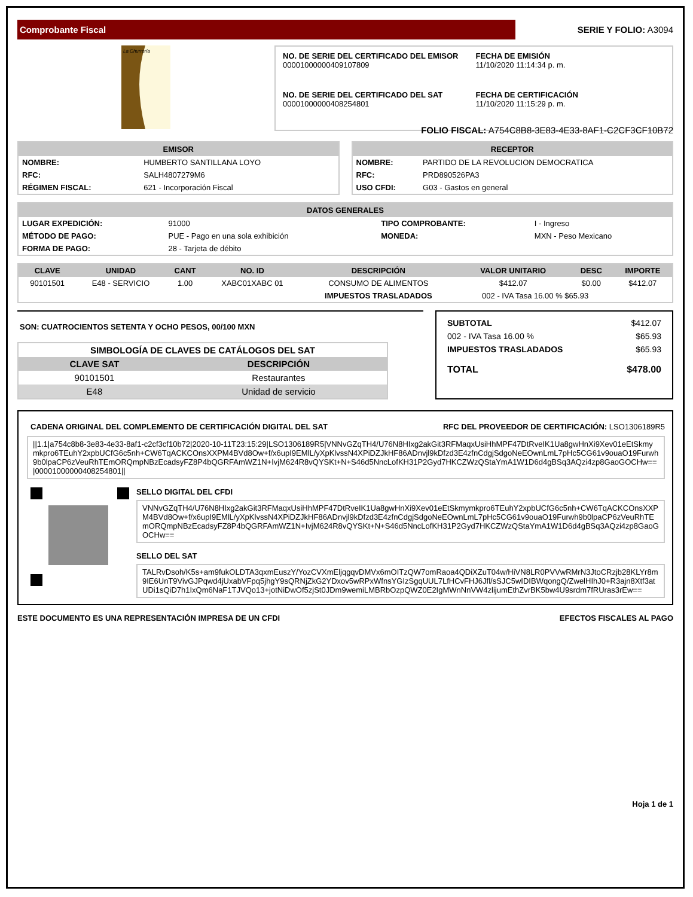Comprobante Fiscal
SERIE Y FOLIO: A3094
La Churrería
NO. DE SERIE DEL CERTIFICADO DEL EMISOR
00001000000409107809
FECHA DE EMISIÓN
11/10/2020 11:14:34 p. m.
NO. DE SERIE DEL CERTIFICADO DEL SAT
00001000000408254801
FECHA DE CERTIFICACIÓN
11/10/2020 11:15:29 p. m.
FOLIO FISCAL: A754C8B8-3E83-4E33-8AF1-C2CF3CF10B72
EMISOR
| NOMBRE: | HUMBERTO SANTILLANA LOYO |
| RFC: | SALH4807279M6 |
| RÉGIMEN FISCAL: | 621 - Incorporación Fiscal |
RECEPTOR
| NOMBRE: | PARTIDO DE LA REVOLUCION DEMOCRATICA |
| RFC: | PRD890526PA3 |
| USO CFDI: | G03 - Gastos en general |
DATOS GENERALES
| LUGAR EXPEDICIÓN: | 91000 | TIPO COMPROBANTE: | I - Ingreso |
| MÉTODO DE PAGO: | PUE - Pago en una sola exhibición | MONEDA: | MXN - Peso Mexicano |
| FORMA DE PAGO: | 28 - Tarjeta de débito | | |
| CLAVE | UNIDAD | CANT | NO. ID | DESCRIPCIÓN | VALOR UNITARIO | DESC | IMPORTE |
| --- | --- | --- | --- | --- | --- | --- | --- |
| 90101501 | E48 - SERVICIO | 1.00 | XABC01XABC 01 | CONSUMO DE ALIMENTOS | $412.07 | $0.00 | $412.07 |
| | | | | IMPUESTOS TRASLADADOS | 002 - IVA Tasa 16.00 % $65.93 | | |
SON: CUATROCIENTOS SETENTA Y OCHO PESOS, 00/100 MXN
| SIMBOLOGÍA DE CLAVES DE CATÁLOGOS DEL SAT | |
| --- | --- |
| CLAVE SAT | DESCRIPCIÓN |
| 90101501 | Restaurantes |
| E48 | Unidad de servicio |
| SUBTOTAL | $412.07 |
| 002 - IVA Tasa 16.00 % | $65.93 |
| IMPUESTOS TRASLADADOS | $65.93 |
| TOTAL | $478.00 |
CADENA ORIGINAL DEL COMPLEMENTO DE CERTIFICACIÓN DIGITAL DEL SAT RFC DEL PROVEEDOR DE CERTIFICACIÓN: LSO1306189R5
||1.1|a754c8b8-3e83-4e33-8af1-c2cf3cf10b72|2020-10-11T23:15:29|LSO1306189R5|VNNvGZqTH4/U76N8HIxg2akGit3RFMaqxUsiHhMPF47DtRveIK1Ua8gwHnXi9Xev01eEtSkmymkpro6TEuhY2xpbUCfG6c5nh+CW6TqACKCOnsXXPM4BVd8Ow+f/x6upI9EMlL/yXpKlvssN4XPiDZJkHF86ADnvjl9kDfzd3E4zfnCdgjSdgoNeEOwnLmL7pHc5CG61v9ouaO19Furwh9b0lpaCP6zVeuRhTEmORQmpNBzEcadsyFZ8P4bQGRFAmWZ1N+IvjM624R8vQYSKt+N+S46d5NncLofKH31P2Gyd7HKCZWzQStaYmA1W1D6d4gBSq3AQzi4zp8GaoGOCHw==|00001000000408254801||
SELLO DIGITAL DEL CFDI
VNNvGZqTH4/U76N8HIxg2akGit3RFMaqxUsiHhMPF47DtRveIK1Ua8gwHnXi9Xev01eEtSkmymkpro6TEuhY2xpbUCfG6c5nh+CW6TqACKCOnsXXPM4BVd8Ow+f/x6upI9EMlL/yXpKlvssN4XPiDZJkHF86ADnvjl9kDfzd3E4zfnCdgjSdgoNeEOwnLmL7pHc5CG61v9ouaO19Furwh9b0lpaCP6zVeuRhTEmORQmpNBzEcadsyFZ8P4bQGRFAmWZ1N+IvjM624R8vQYSKt+N+S46d5NncLofKH31P2Gyd7HKCZWzQStaYmA1W1D6d4gBSq3AQzi4zp8GaoGOCHw==
SELLO DEL SAT
TALRvDsoh/K5s+am9fukOLDTA3qxmEuszY/YozCVXmEljqgqvDMVx6mOITzQW7omRaoa4QDiXZuT04w/HiVN8LR0PVVwRMrN3JtoCRzjb28KLYr8m9IE6UnT9VivGJPqwd4jUxabVFpq5jhgY9sQRNjZkG2YDxov5wRPxWfnsYGIzSgqUUL7LfHCvFHJ6Jfl/sSJC5wIDIBWqongQ/ZwelHIhJ0+R3ajn8Xtf3atUDi1sQiD7h1IxQm6NaF1TJVQo13+jotNiDwOf5zjSt0JDm9wemiLMBRbOzpQWZ0E2IgMWnNnVW4zlijumEthZvrBK5bw4U9srdm7fRUras3rEw==
ESTE DOCUMENTO ES UNA REPRESENTACIÓN IMPRESA DE UN CFDI EFECTOS FISCALES AL PAGO
Hoja 1 de 1